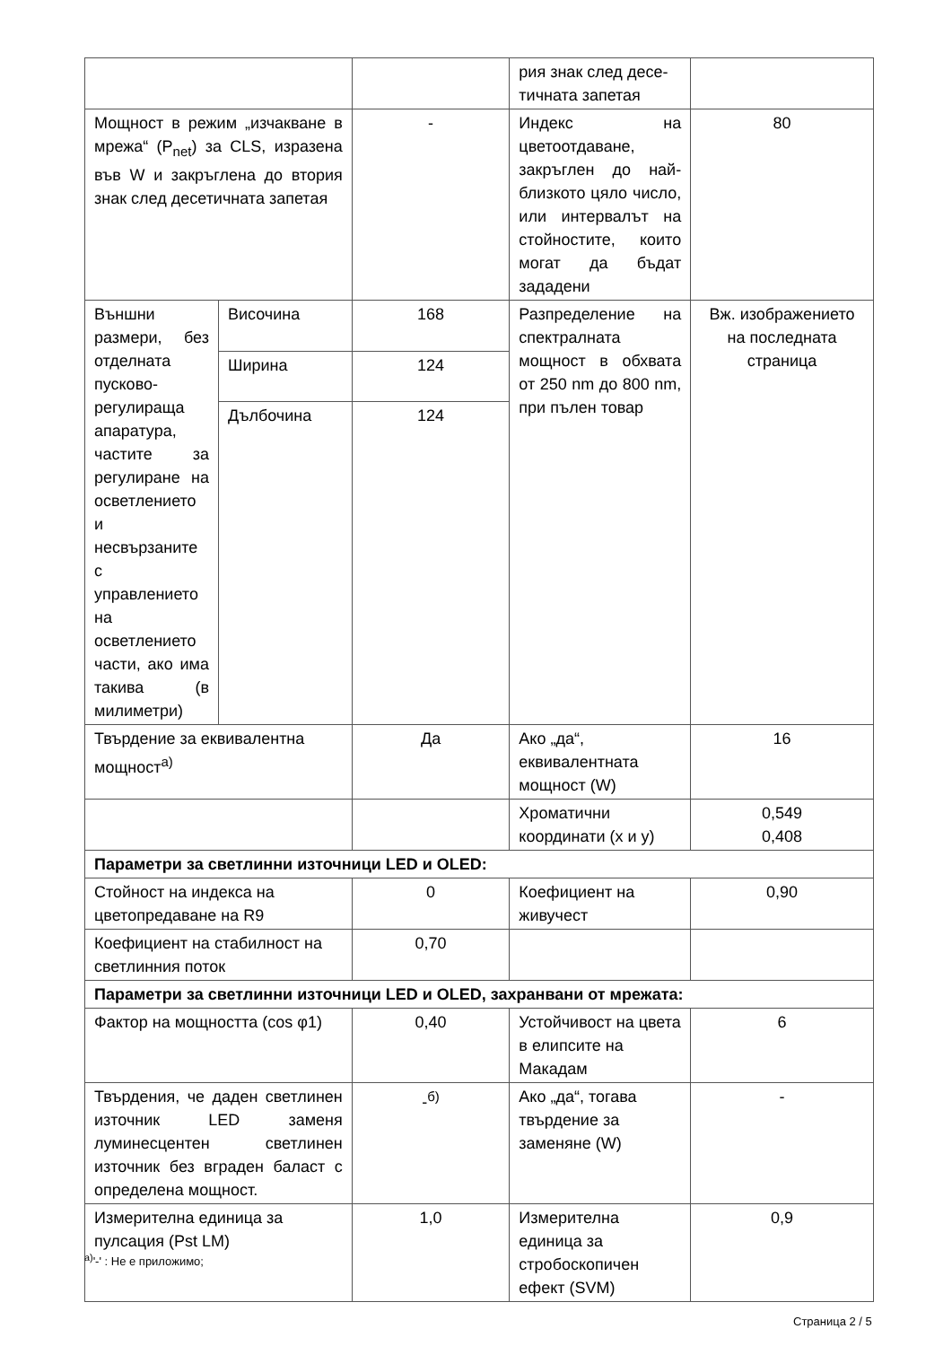| | | | рия знак след десе-тичната запетая | |
| Мощност в режим „изчакване в мрежа“ (P<sub>net</sub>) за CLS, изразена във W и закръглена до втория знак след десетичната запетая | | - | Индекс на цветоотдаване, закръглен до най-близкото цяло число, или интервалът на стойностите, които могат да бъдат зададени | 80 |
| Външни размери, без отделната пусково-регулираща апаратура, частите за регулиране на осветлението и несвързаните с управлението на осветлението части, ако има такива (в милиметри) | Височина | 168 | Разпределение на спектралната мощност в обхвата от 250 nm до 800 nm, при пълен товар | Вж. изображението на последната страница |
| | Ширина | 124 | | |
| | Дълбочина | 124 | | |
| Твърдение за еквивалентна мощност<sup>а)</sup> | | Да | Ако „да“, еквивалентната мощност (W) | 16 |
| | | | Хроматични координати (x и y) | 0,549 0,408 |
| Параметри за светлинни източници LED и OLED: | | | | |
| Стойност на индекса на цветопредаване на R9 | | 0 | Коефициент на живучест | 0,90 |
| Коефициент на стабилност на светлинния поток | | 0,70 | | |
| Параметри за светлинни източници LED и OLED, захранвани от мрежата: | | | | |
| Фактор на мощността (cos φ1) | | 0,40 | Устойчивост на цвета в елипсите на Макадам | 6 |
| Твърдения, че даден светлинен източник LED заменя луминесцентен светлинен източник без вграден баласт с определена мощност. | | -<sup>б)</sup> | Ако „да“, тогава твърдение за заменяне (W) | - |
| Измерителна единица за пулсация (Pst LM) | | 1,0 | Измерителна единица за стробоскопичен ефект (SVM) | 0,9 |
<sup>а)</sup>'-' : Не е приложимо;
Страница 2 / 5